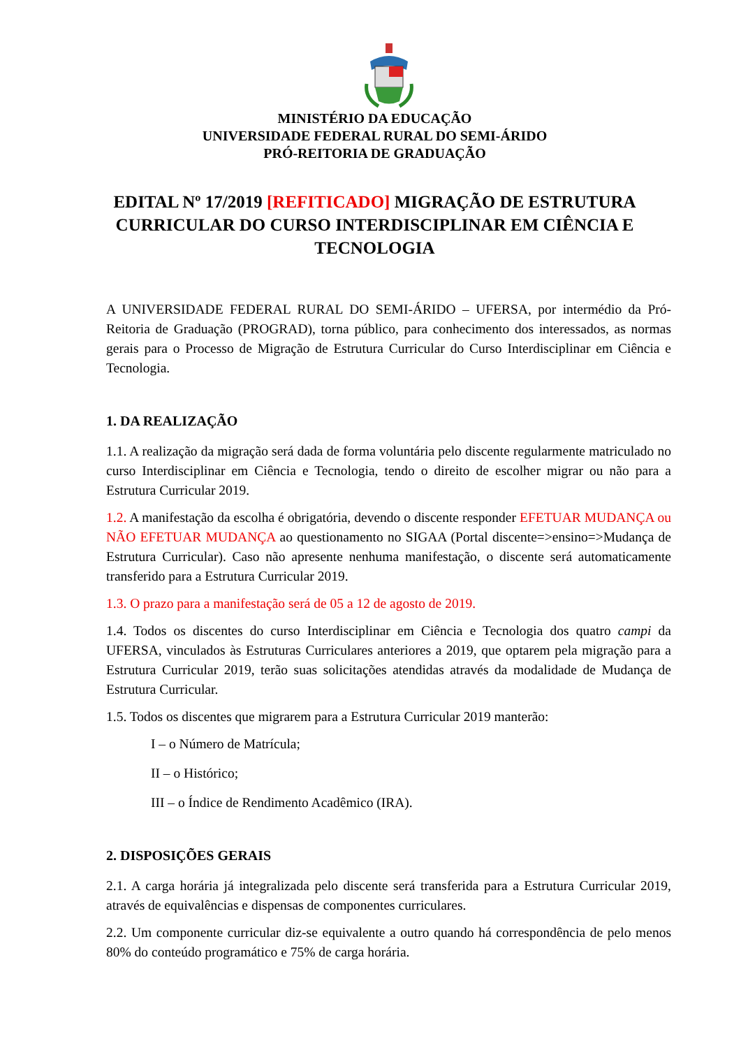MINISTÉRIO DA EDUCAÇÃO
UNIVERSIDADE FEDERAL RURAL DO SEMI-ÁRIDO
PRÓ-REITORIA DE GRADUAÇÃO
EDITAL Nº 17/2019 [REFITICADO] MIGRAÇÃO DE ESTRUTURA CURRICULAR DO CURSO INTERDISCIPLINAR EM CIÊNCIA E TECNOLOGIA
A UNIVERSIDADE FEDERAL RURAL DO SEMI-ÁRIDO – UFERSA, por intermédio da Pró-Reitoria de Graduação (PROGRAD), torna público, para conhecimento dos interessados, as normas gerais para o Processo de Migração de Estrutura Curricular do Curso Interdisciplinar em Ciência e Tecnologia.
1. DA REALIZAÇÃO
1.1. A realização da migração será dada de forma voluntária pelo discente regularmente matriculado no curso Interdisciplinar em Ciência e Tecnologia, tendo o direito de escolher migrar ou não para a Estrutura Curricular 2019.
1.2. A manifestação da escolha é obrigatória, devendo o discente responder EFETUAR MUDANÇA ou NÃO EFETUAR MUDANÇA ao questionamento no SIGAA (Portal discente=>ensino=>Mudança de Estrutura Curricular). Caso não apresente nenhuma manifestação, o discente será automaticamente transferido para a Estrutura Curricular 2019.
1.3. O prazo para a manifestação será de 05 a 12 de agosto de 2019.
1.4. Todos os discentes do curso Interdisciplinar em Ciência e Tecnologia dos quatro campi da UFERSA, vinculados às Estruturas Curriculares anteriores a 2019, que optarem pela migração para a Estrutura Curricular 2019, terão suas solicitações atendidas através da modalidade de Mudança de Estrutura Curricular.
1.5. Todos os discentes que migrarem para a Estrutura Curricular 2019 manterão:
I – o Número de Matrícula;
II – o Histórico;
III – o Índice de Rendimento Acadêmico (IRA).
2. DISPOSIÇÕES GERAIS
2.1. A carga horária já integralizada pelo discente será transferida para a Estrutura Curricular 2019, através de equivalências e dispensas de componentes curriculares.
2.2. Um componente curricular diz-se equivalente a outro quando há correspondência de pelo menos 80% do conteúdo programático e 75% de carga horária.